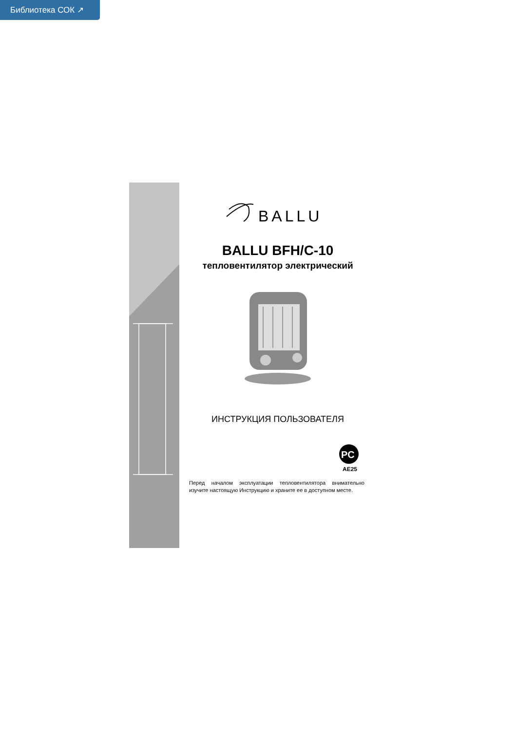Библиотека СОК ↗
BALLU
BALLU BFH/C-10
тепловентилятор электрический
ИНСТРУКЦИЯ ПОЛЬЗОВАТЕЛЯ
PC
AE25
Перед началом эксплуатации тепловентилятора внимательно изучите настоящую Инструкцию и храните ее в доступном месте.